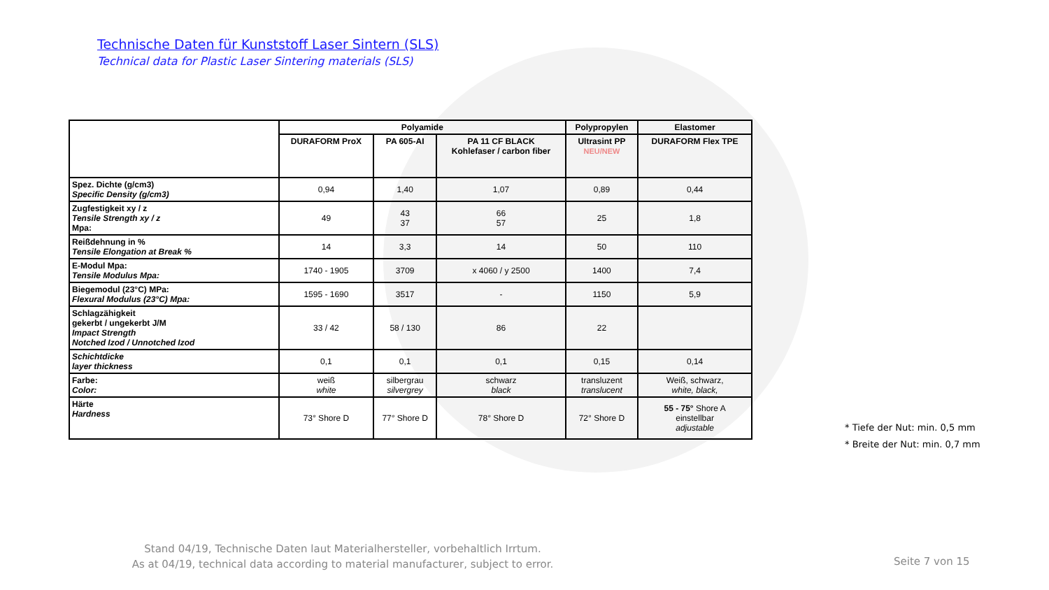Technische Daten für Kunststoff Laser Sintern (SLS)
Technical data for Plastic Laser Sintering materials (SLS)
| | Polyamide | | | Polypropylen | Elastomer |
| | DURAFORM ProX | PA 605-AI | PA 11 CF BLACK Kohlefaser / carbon fiber | Ultrasint PP NEU/NEW | DURAFORM Flex TPE |
| Spez. Dichte (g/cm3) Specific Density (g/cm3) | 0,94 | 1,40 | 1,07 | 0,89 | 0,44 |
| Zugfestigkeit xy / z Tensile Strength xy / z Mpa: | 49 | 43 37 | 66 57 | 25 | 1,8 |
| Reißdehnung in % Tensile Elongation at Break % | 14 | 3,3 | 14 | 50 | 110 |
| E-Modul Mpa: Tensile Modulus Mpa: | 1740 - 1905 | 3709 | x 4060 / y 2500 | 1400 | 7,4 |
| Biegemodul (23°C) MPa: Flexural Modulus (23°C) Mpa: | 1595 - 1690 | 3517 | - | 1150 | 5,9 |
| Schlagzähigkeit gekerbt / ungekerbt J/M Impact Strength Notched Izod / Unnotched Izod | 33 / 42 | 58 / 130 | 86 | 22 | |
| Schichtdicke layer thickness | 0,1 | 0,1 | 0,1 | 0,15 | 0,14 |
| Farbe: Color: | weiß white | silbergrau silvergrey | schwarz black | transluzent translucent | Weiß, schwarz, white, black, |
| Härte Hardness | 73° Shore D | 77° Shore D | 78° Shore D | 72° Shore D | 55 - 75° Shore A einstellbar adjustable |
* Tiefe der Nut: min. 0,5 mm
* Breite der Nut: min. 0,7 mm
Stand 04/19, Technische Daten laut Materialhersteller, vorbehaltlich Irrtum.
As at 04/19, technical data according to material manufacturer, subject to error.
Seite 7 von 15